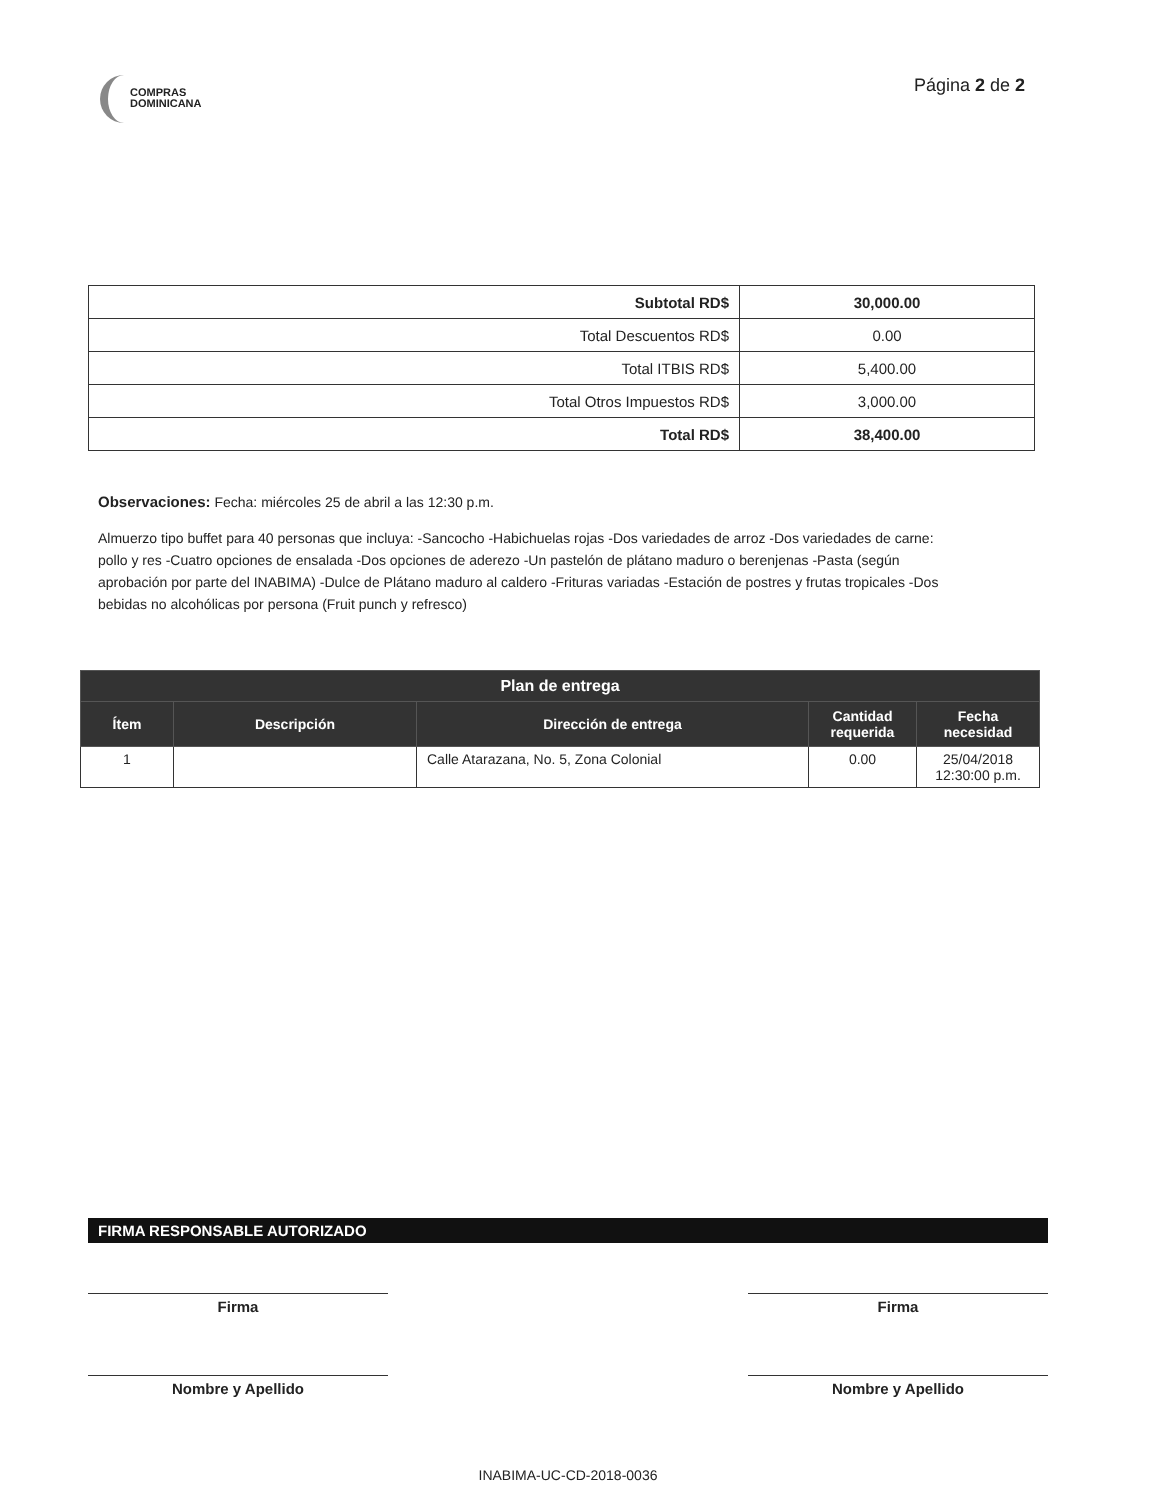COMPRAS
DOMINICANA
Página 2 de 2
| Subtotal RD$ | 30,000.00 |
| Total Descuentos RD$ | 0.00 |
| Total ITBIS RD$ | 5,400.00 |
| Total Otros Impuestos RD$ | 3,000.00 |
| Total RD$ | 38,400.00 |
Observaciones: Fecha: miércoles 25 de abril a las 12:30 p.m.
Almuerzo tipo buffet para 40 personas que incluya: -Sancocho -Habichuelas rojas -Dos variedades de arroz -Dos variedades de carne: pollo y res -Cuatro opciones de ensalada -Dos opciones de aderezo -Un pastelón de plátano maduro o berenjenas -Pasta (según aprobación por parte del INABIMA) -Dulce de Plátano maduro al caldero -Frituras variadas -Estación de postres y frutas tropicales -Dos bebidas no alcohólicas por persona (Fruit punch y refresco)
| Plan de entrega | | | | |
| --- | --- | --- | --- | --- |
| Ítem | Descripción | Dirección de entrega | Cantidad requerida | Fecha necesidad |
| 1 | | Calle Atarazana, No. 5, Zona Colonial | 0.00 | 25/04/2018 12:30:00 p.m. |
FIRMA RESPONSABLE AUTORIZADO
Firma
Nombre y Apellido
Firma
Nombre y Apellido
INABIMA-UC-CD-2018-0036